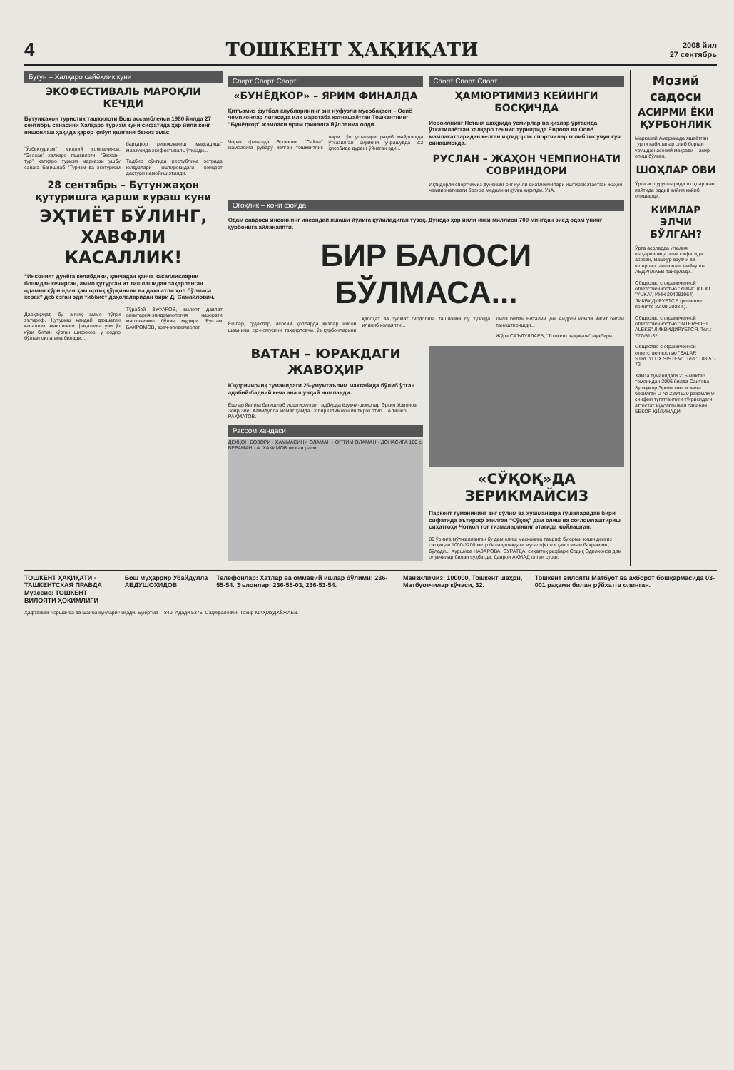4 ТОШКЕНТ ҲАҚИҚАТИ 2008 йил
27 сентябрь
Бугун – Халқаро сайёҳлик куни
ЭКОФЕСТИВАЛЬ МАРОҚЛИ КЕЧДИ
Бутунжаҳон туристик ташкилоти Бош ассамблеяси 1980 йилда 27 сентябрь санасини Халқаро туризм куни сифатида ҳар йили кенг нишонлаш ҳақида қарор қабул қилгани бежиз эмас.
“Ўзбектуризм” миллий компанияси, “Экосан” халқаро ташкилоти, “Экосан-тур” халқаро туризм марказзи ушбу санага бағишлаб “Туризм ва экотуризм барқарор ривожланиш мақсадида” мавзусида экофестиваль ўтказди...
Тадбир сўнгида республика эстрада юлдузлари иштирокидаги концерт дастури намойиш этилди.
28 сентябрь – Бутунжаҳон қутуришга қарши кураш куни
ЭҲТИЁТ БЎЛИНГ, ХАВФЛИ КАСАЛЛИК!
“Инсоният дунёга келибдики, қанчадан қанча касалликларни бошидан кечирган, аммо қутурган ит тишлашидан заҳарланган одамни кўришдан ҳам ортиқ қўрқинчли ва даҳшатли ҳол бўлмаса керак” деб ёзган эди тиббиёт даҳолаларидан бири Д. Самайлович.
Дарҳақиқат, бу аччиқ аммо тўғри эътироф. Қутуриш кандай даҳшатли касаллик эканлигини фақатгина уни ўз кўзи билан кўрган шифокор, у содир бўлган оилагина билади...
Тўрабой ЗУФАРОВ, вилоят давлат санитария-эпидемиология назорати марказининг бўлим мудири. Рустам БАХРОМОВ, врач-эпидемиолог.
Спорт Спорт Спорт
«БУНЁДКОР» – ЯРИМ ФИНАЛДА
Қитъамиз футбол клубларининг энг нуфузли мусобақаси – Осиё чемпионлар лигасида илк маротаба қатнашаётган Тошкентнинг "Бунёдкор" жамоаси ярим финалга йўлланма олди.
Чорак финалда Эроннинг "Сайпа" жамоасига рўбарў келган тошкентлик чарм тўп усталари рақиб майдонида ўтказилган биринчи учрашувда 2:2 ҳисобида дуранг ўйнаган эди...
Спорт Спорт Спорт
ҲАМЮРТИМИЗ КЕЙИНГИ БОСҚИЧДА
Исроилнинг Нетаня шаҳрида ўсмирлар ва қизлар ўртасида ўтказилаётган халқаро теннис турнирида Европа ва Осиё мамлакатларидан келган иқтидорли спортчилар ғолиблик учун куч синашмоқда.
РУСЛАН – ЖАҲОН ЧЕМПИОНАТИ СОВРИНДОРИ
Иқтидорли спортчимиз дунёнинг энг кучли биатлончилари иштирок этаётган жаҳон чемпионатидаги бронза медалини қўлга киритди. ЎзА.
Огоҳлик – кони фойда
Одам савдоси инсоннинг инсондай яшаши йўлига қўйиладиган тузоқ. Дунёда ҳар йили икки миллион 700 мингдан зиёд одам унинг қурбонига айланаяпти.
БИР БАЛОСИ БЎЛМАСА...
Ёшлар, гўдаклар, асосий ҳолларда қизлар инсон шаънини, ор-номусини таҳқирловчи, ўз қурбонларини қабоҳат ва зулмат гирдобига ташловчи бу тузоққа илиниб қолаяпти...
Диля билан Виталий уни Андрей исмли йигит билан таништиришди...
Жўра САЪДУЛЛАЕВ, “Тошкент ҳақиқати” мухбири.
ВАТАН – ЮРАКДАГИ ЖАВОҲИР
Юқоричирчиқ туманидаги 26-умумтаълим мактабида бўлиб ўтган адабий-бадиий кеча ана шундай номланди.
Ёшлар йилига бағишлаб уюштирилган тадбирда ёзувчи-шоирлар Эркин Усмонов, Зоир Зиё, Хамидулла Исмат ҳамда Собир Олимжон иштирок этиб... Алишер РАҲМАТОВ.
Рассом хандаси
ДЕҲҚОН БОЗОРИ · ХАММАСИНИ ОЛАМАН · ОПТИМ ОЛАМАН · ДОНАСИГА 100 с. БЕРАМАН · А. ХАКИМОВ чизган расм.
«СЎҚОҚ»ДА ЗЕРИКМАЙСИЗ
Паркент туманининг энг сўлим ва хушманзара гўшаларидан бири сифатида эътироф этилган “Сўқоқ” дам олиш ва соғломлаштириш сиҳатгоҳи Чотқол тоғ тизмаларининг этагида жойлашган.
80 ўринга мўлжалланган бу дам олиш масканига таъриф буюрган киши денгиз сатҳидан 1000-1200 метр баландликдаги мусаффо тоғ ҳавосидан баҳраманд бўлади... Хуршида НАЗАРОВА. СУРАТДА: сиҳатгоҳ раҳбари Содиқ Одилхонов дам олувчилар билан суҳбатда. Даврон АҲМАД олган сурат.
Мозий садоси
АСИРМИ ЁКИ ҚУРБОНЛИК
Марказий Америкада яшаётган турли қабилалар олиб борган урушдан асосий мақсади – асир олиш бўлган.
ШОҲЛАР ОВИ
Ўрта аср урушларида шоҳлар жанг пайтида оддий кийим кийиб олишарди.
КИМЛАР ЭЛЧИ БЎЛГАН?
Ўрта асрларда Италия шаҳарларида элчи сифатида асосан, машҳур ёзувчи ва шоирлар танланган. Файзулла АБДУЛЛАЕВ тайёрлади.
Общество с ограниченной ответственностью "YUKA" (ООО "YUKA", ИНН 204281964) ЛИКВИДИРУЕТСЯ (решение принято 22.09.2008 г.).
Общество с ограниченной ответственностью "INTERSOFT ALEKS" ЛИКВИДИРУЕТСЯ. Тел.: 777-51-32.
Общество с ограниченной ответственностью "SALAR STROYLUX SISTEM". Тел.: 188-51-72.
Ҳамза туманидаги 215-мактаб томонидан 2006 йилда Саитова Зулхумор Эркиновна номига берилган U № 2294120 рақамли 9-синфни тугатганлиги тўғрисидаги аттестат йўқолганлиги сабабли БЕКОР ҚИЛИНАДИ.
ТОШКЕНТ ҲАҚИҚАТИ · ТАШКЕНТСКАЯ ПРАВДА
Муассис: ТОШКЕНТ ВИЛОЯТИ ҲОКИМЛИГИ
Бош муҳаррир Убайдулла АБДУШОҲИДОВ
Телефонлар: Хатлар ва оммавий ишлар бўлими: 236-55-54. Эълонлар: 236-55-03, 236-53-54.
Манзилимиз: 100000, Тошкент шаҳри, Матбуотчилар кўчаси, 32.
Тошкент вилояти Матбуот ва ахборот бошқармасида 03-001 рақами билан рўйхатга олинган.
Ҳафтанинг чоршанба ва шанба кунлари чиқади. Буюртма Г-840. Адади 5375. Саҳифаловчи: Тоҳир МАҲМУДХЎЖАЕВ.